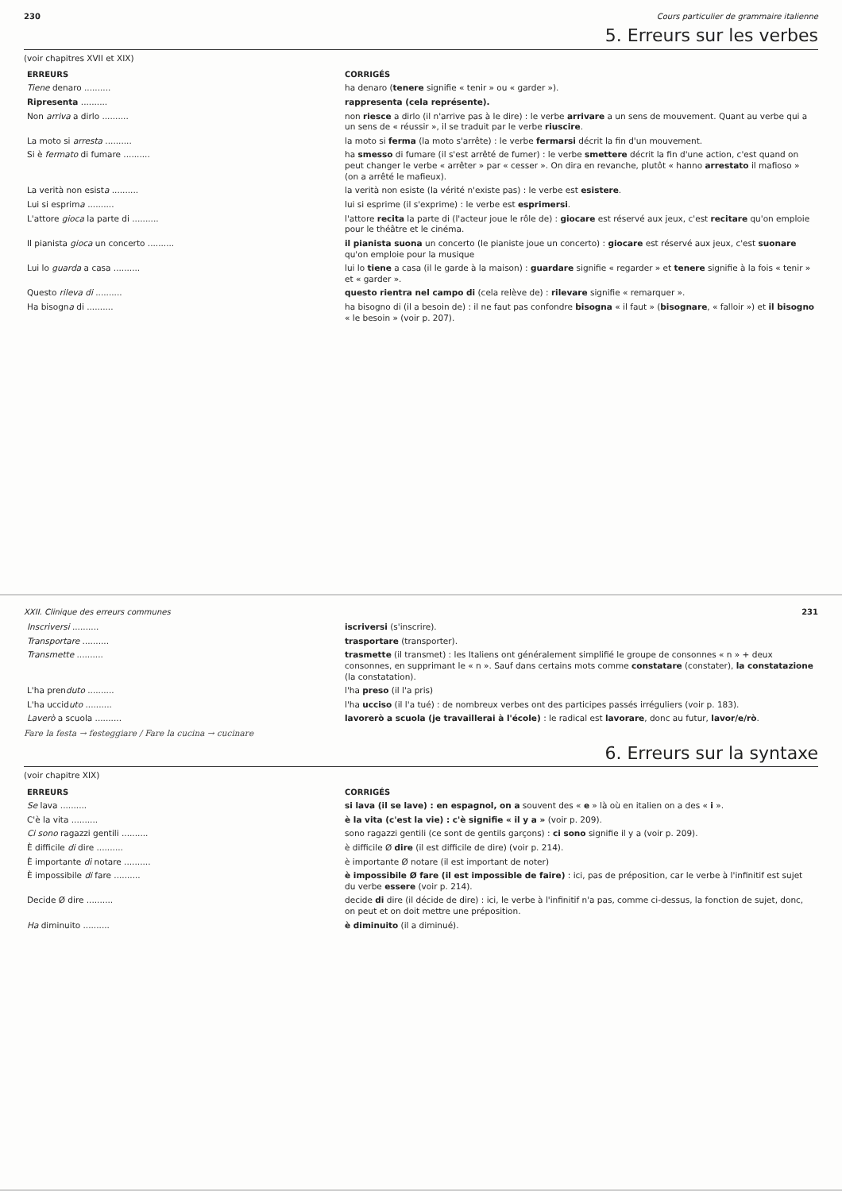230 Cours particulier de grammaire italienne
5. Erreurs sur les verbes
(voir chapitres XVII et XIX)
| ERREURS | CORRIGÉS |
| --- | --- |
| Tiene denaro .......... | ha denaro ( tenere signifie « tenir » ou « garder »). |
| Ripresenta .......... | rappresenta (cela représente). |
| Non arriva a dirlo .......... | non riesce a dirlo (il n'arrive pas à le dire) : le verbe arrivare a un sens de mouvement. Quant au verbe qui a un sens de « réussir », il se traduit par le verbe riuscire . |
| La moto si arresta .......... | la moto si ferma (la moto s'arrête) : le verbe fermarsi décrit la fin d'un mouvement. |
| Si è fermato di fumare .......... | ha smesso di fumare (il s'est arrêté de fumer) : le verbe smettere décrit la fin d'une action, c'est quand on peut changer le verbe « arrêter » par « cesser ». On dira en revanche, plutôt « hanno arrestato il mafioso » (on a arrêté le mafieux). |
| La verità non esist a .......... | la verità non esiste (la vérité n'existe pas) : le verbe est esistere . |
| Lui si esprim a .......... | lui si esprime (il s'exprime) : le verbe est esprimersi . |
| L'attore gioca la parte di .......... | l'attore recita la parte di (l'acteur joue le rôle de) : giocare est réservé aux jeux, c'est recitare qu'on emploie pour le théâtre et le cinéma. |
| Il pianista gioca un concerto .......... | il pianista suona un concerto (le pianiste joue un concerto) : giocare est réservé aux jeux, c'est suonare qu'on emploie pour la musique |
| Lui lo guarda a casa .......... | lui lo tiene a casa (il le garde à la maison) : guardare signifie « regarder » et tenere signifie à la fois « tenir » et « garder ». |
| Questo rileva di .......... | questo rientra nel campo di (cela relève de) : rilevare signifie « remarquer ». |
| Ha bisogn a di .......... | ha bisogno di (il a besoin de) : il ne faut pas confondre bisogna « il faut » ( bisognare , « falloir ») et il bisogno « le besoin » (voir p. 207). |
XXII. Clinique des erreurs communes 231
| Inscriversi .......... | iscriversi (s'inscrire). |
| Transportare .......... | trasportare (transporter). |
| Transmette .......... | trasmette (il transmet) : les Italiens ont généralement simplifié le groupe de consonnes « n » + deux consonnes, en supprimant le « n ». Sauf dans certains mots comme constatare (constater), la constatazione (la constatation). |
| L'ha pren duto .......... | l'ha preso (il l'a pris) |
| L'ha uccid uto .......... | l'ha ucciso (il l'a tué) : de nombreux verbes ont des participes passés irréguliers (voir p. 183). |
| Laverò a scuola .......... | lavorerò a scuola (je travaillerai à l'école) : le radical est lavorare , donc au futur, lavor/e/rò . |
Fare la festa → festeggiare / Fare la cucina → cucinare
6. Erreurs sur la syntaxe
(voir chapitre XIX)
| ERREURS | CORRIGÉS |
| --- | --- |
| Se lava .......... | si lava (il se lave) : en espagnol, on a souvent des « e » là où en italien on a des « i ». |
| C'è la vita .......... | è la vita (c'est la vie) : c'è signifie « il y a » (voir p. 209). |
| Ci sono ragazzi gentili .......... | sono ragazzi gentili (ce sont de gentils garçons) : ci sono signifie il y a (voir p. 209). |
| È difficile di dire .......... | è difficile Ø dire (il est difficile de dire) (voir p. 214). |
| È importante di notare .......... | è importante Ø notare (il est important de noter) |
| È impossibile di fare .......... | è impossibile Ø fare (il est impossible de faire) : ici, pas de préposition, car le verbe à l'infinitif est sujet du verbe essere (voir p. 214). |
| Decide Ø dire .......... | decide di dire (il décide de dire) : ici, le verbe à l'infinitif n'a pas, comme ci-dessus, la fonction de sujet, donc, on peut et on doit mettre une préposition. |
| Ha diminuito .......... | è diminuito (il a diminué). |